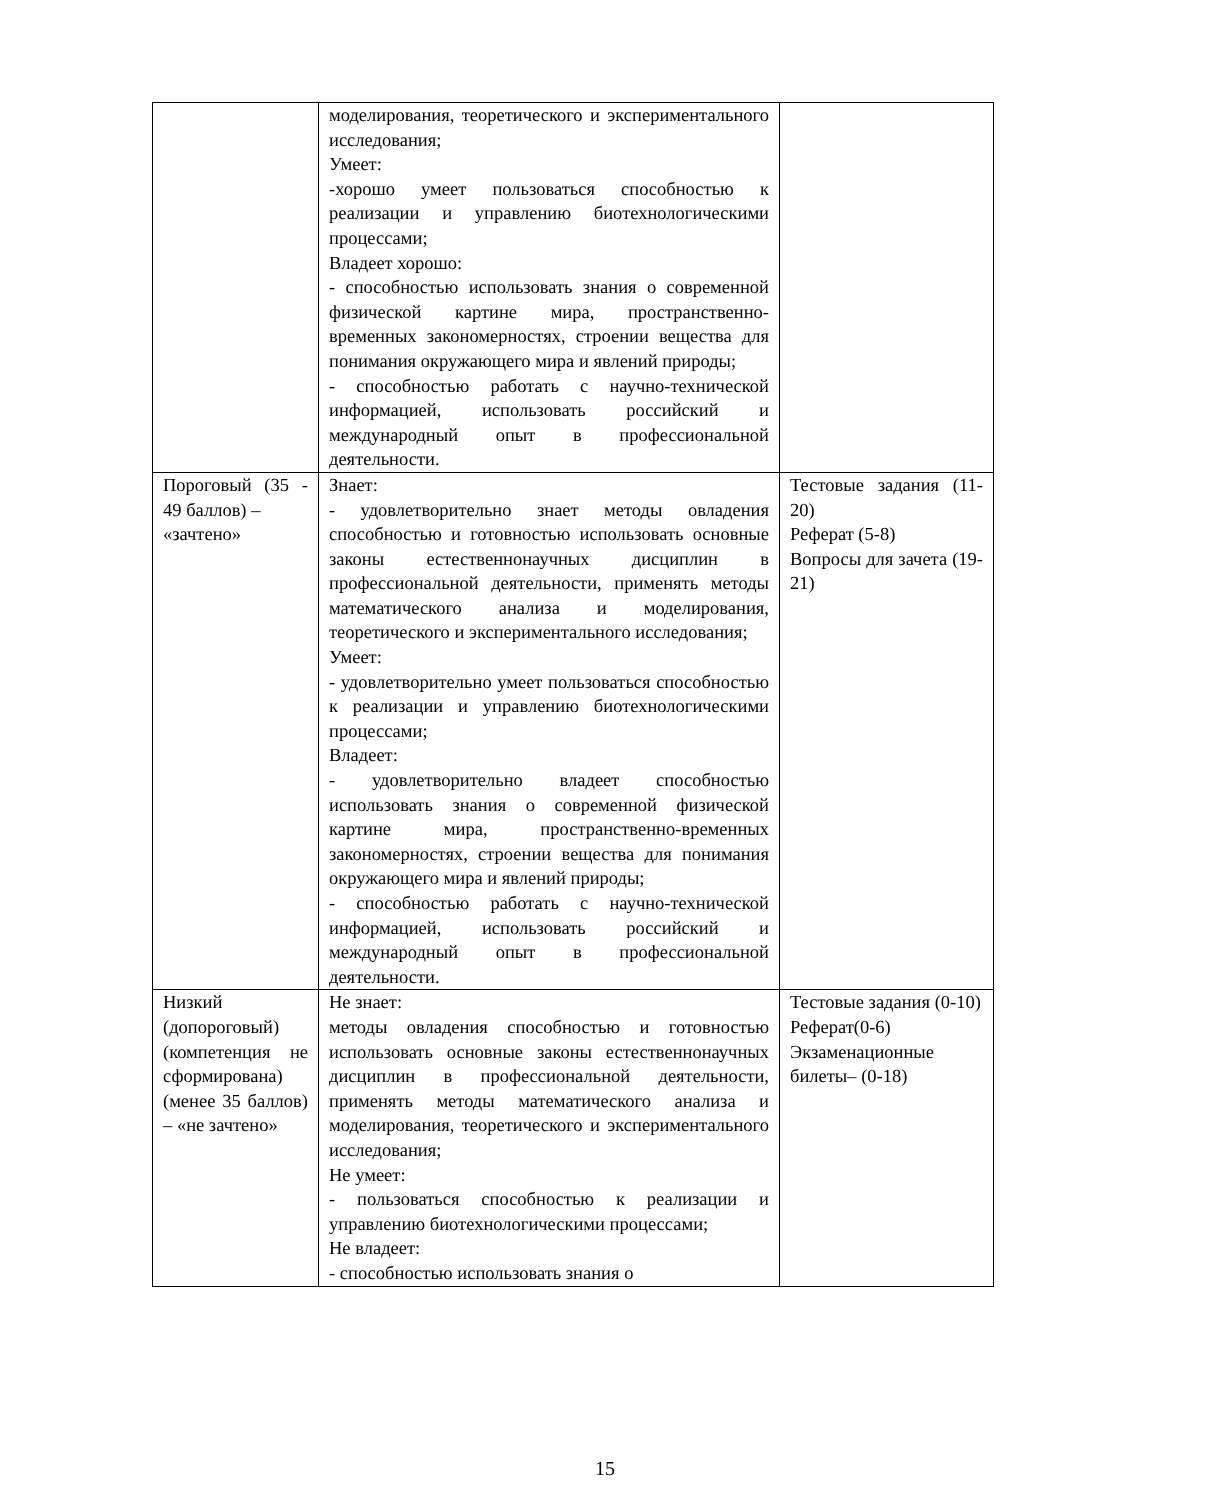| | моделирования, теоретического и экспериментального исследования; Умеет: -хорошо умеет пользоваться способностью к реализации и управлению биотехнологическими процессами; Владеет хорошо: - способностью использовать знания о современной физической картине мира, пространственно-временных закономерностях, строении вещества для понимания окружающего мира и явлений природы; - способностью работать с научно-технической информацией, использовать российский и международный опыт в профессиональной деятельности. | |
| Пороговый (35 - 49 баллов) – «зачтено» | Знает: - удовлетворительно знает методы овладения способностью и готовностью использовать основные законы естественнонаучных дисциплин в профессиональной деятельности, применять методы математического анализа и моделирования, теоретического и экспериментального исследования; Умеет: - удовлетворительно умеет пользоваться способностью к реализации и управлению биотехнологическими процессами; Владеет: - удовлетворительно владеет способностью использовать знания о современной физической картине мира, пространственно-временных закономерностях, строении вещества для понимания окружающего мира и явлений природы; - способностью работать с научно-технической информацией, использовать российский и международный опыт в профессиональной деятельности. | Тестовые задания (11-20) Реферат (5-8) Вопросы для зачета (19-21) |
| Низкий (допороговый) (компетенция не сформирована) (менее 35 баллов) – «не зачтено» | Не знает: методы овладения способностью и готовностью использовать основные законы естественнонаучных дисциплин в профессиональной деятельности, применять методы математического анализа и моделирования, теоретического и экспериментального исследования; Не умеет: - пользоваться способностью к реализации и управлению биотехнологическими процессами; Не владеет: - способностью использовать знания о | Тестовые задания (0-10) Реферат(0-6) Экзаменационные билеты– (0-18) |
15